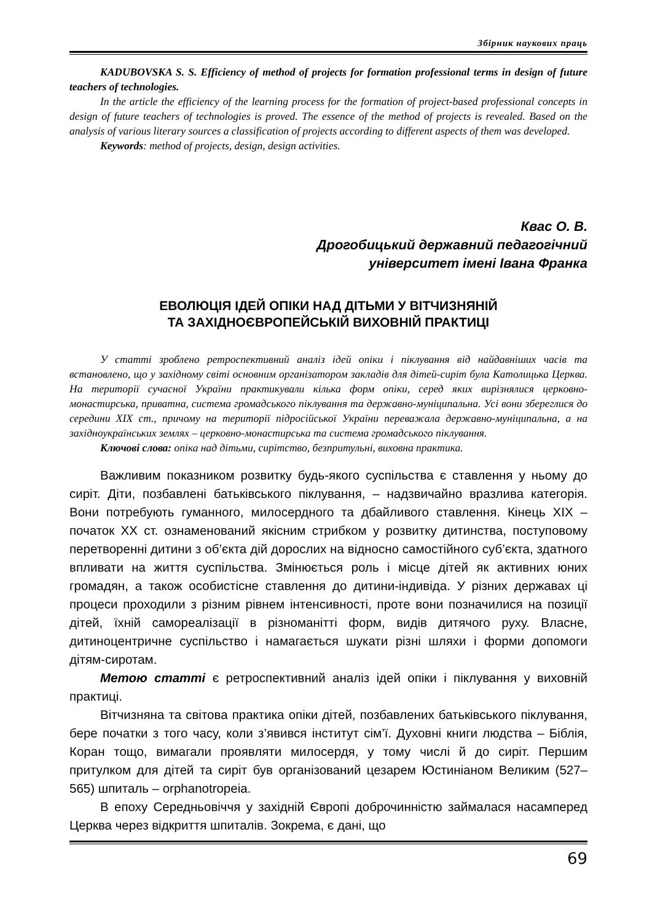Збірник наукових праць
KADUBOVSKA S. S. Efficiency of method of projects for formation professional terms in design of future teachers of technologies.
In the article the efficiency of the learning process for the formation of project-based professional concepts in design of future teachers of technologies is proved. The essence of the method of projects is revealed. Based on the analysis of various literary sources a classification of projects according to different aspects of them was developed.
Keywords: method of projects, design, design activities.
Квас О. В.
Дрогобицький державний педагогічний
університет імені Івана Франка
ЕВОЛЮЦІЯ ІДЕЙ ОПІКИ НАД ДІТЬМИ У ВІТЧИЗНЯНІЙ
ТА ЗАХІДНОЄВРОПЕЙСЬКІЙ ВИХОВНІЙ ПРАКТИЦІ
У статті зроблено ретроспективний аналіз ідей опіки і піклування від найдавніших часів та встановлено, що у західному світі основним організатором закладів для дітей-сиріт була Католицька Церква. На території сучасної України практикували кілька форм опіки, серед яких вирізнялися церковно-монастирська, приватна, система громадського піклування та державно-муніципальна. Усі вони збереглися до середини XIX ст., причому на території підросійської України переважала державно-муніципальна, а на західноукраїнських землях – церковно-монастирська та система громадського піклування.
Ключові слова: опіка над дітьми, сирітство, безпритульні, виховна практика.
Важливим показником розвитку будь-якого суспільства є ставлення у ньому до сиріт. Діти, позбавлені батьківського піклування, – надзвичайно вразлива категорія. Вони потребують гуманного, милосердного та дбайливого ставлення. Кінець XIX – початок XX ст. ознаменований якісним стрибком у розвитку дитинства, поступовому перетворенні дитини з об’єкта дій дорослих на відносно самостійного суб’єкта, здатного впливати на життя суспільства. Змінюється роль і місце дітей як активних юних громадян, а також особистісне ставлення до дитини-індивіда. У різних державах ці процеси проходили з різним рівнем інтенсивності, проте вони позначилися на позиції дітей, їхній самореалізації в різноманітті форм, видів дитячого руху. Власне, дитиноцентричне суспільство і намагається шукати різні шляхи і форми допомоги дітям-сиротам.
Метою статті є ретроспективний аналіз ідей опіки і піклування у виховній практиці.
Вітчизняна та світова практика опіки дітей, позбавлених батьківського піклування, бере початки з того часу, коли з’явився інститут сім’ї. Духовні книги людства – Біблія, Коран тощо, вимагали проявляти милосердя, у тому числі й до сиріт. Першим притулком для дітей та сиріт був організований цезарем Юстиніаном Великим (527–565) шпиталь – orphanotropeia.
В епоху Середньовіччя у західній Європі доброчинністю займалася насамперед Церква через відкриття шпиталів. Зокрема, є дані, що
69